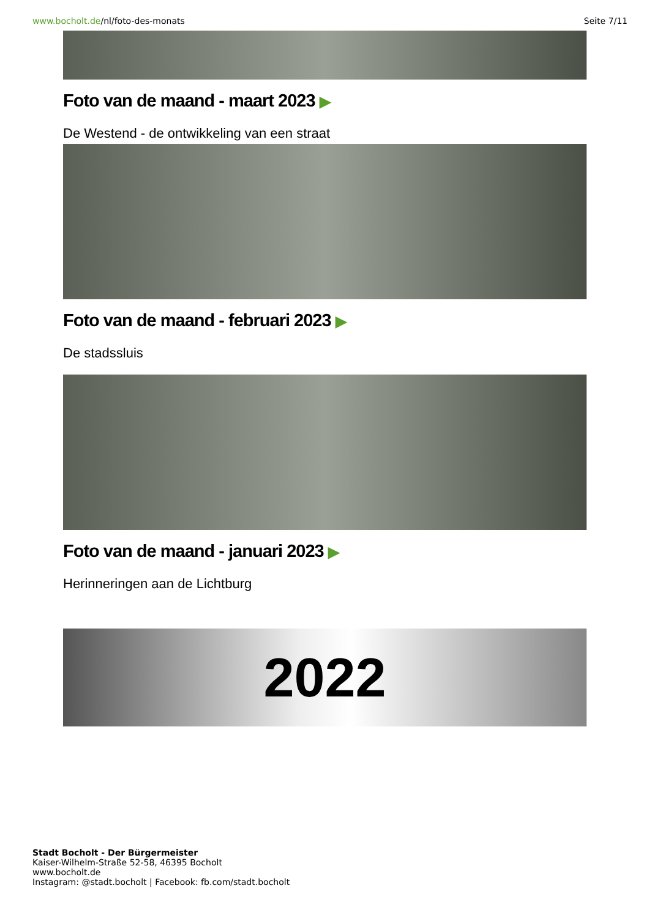www.bocholt.de/nl/foto-des-monats
Seite 7/11
Foto van de maand - maart 2023 ▶
De Westend - de ontwikkeling van een straat
Foto van de maand - februari 2023 ▶
De stadssluis
Foto van de maand - januari 2023 ▶
Herinneringen aan de Lichtburg
2022
Stadt Bocholt - Der Bürgermeister
Kaiser-Wilhelm-Straße 52-58, 46395 Bocholt
www.bocholt.de
Instagram: @stadt.bocholt | Facebook: fb.com/stadt.bocholt